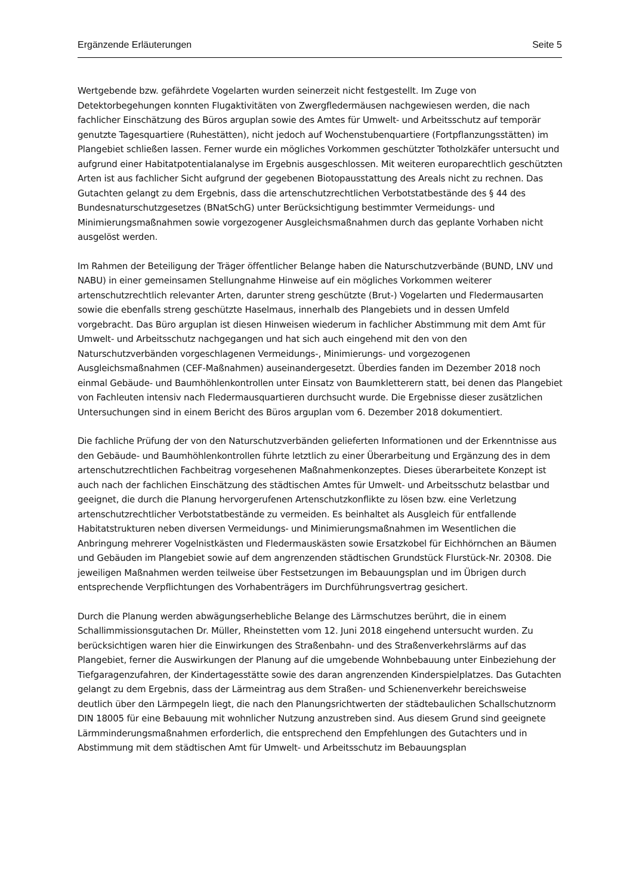Ergänzende Erläuterungen Seite 5
Wertgebende bzw. gefährdete Vogelarten wurden seinerzeit nicht festgestellt. Im Zuge von Detektorbegehungen konnten Flugaktivitäten von Zwergfledermäusen nachgewiesen werden, die nach fachlicher Einschätzung des Büros arguplan sowie des Amtes für Umwelt- und Arbeitsschutz auf temporär genutzte Tagesquartiere (Ruhestätten), nicht jedoch auf Wochenstubenquartiere (Fortpflanzungsstätten) im Plangebiet schließen lassen. Ferner wurde ein mögliches Vorkommen geschützter Totholzkäfer untersucht und aufgrund einer Habitatpotentialanalyse im Ergebnis ausgeschlossen. Mit weiteren europarechtlich geschützten Arten ist aus fachlicher Sicht aufgrund der gegebenen Biotopausstattung des Areals nicht zu rechnen. Das Gutachten gelangt zu dem Ergebnis, dass die artenschutzrechtlichen Verbotstatbestände des § 44 des Bundesnaturschutzgesetzes (BNatSchG) unter Berücksichtigung bestimmter Vermeidungs- und Minimierungsmaßnahmen sowie vorgezogener Ausgleichsmaßnahmen durch das geplante Vorhaben nicht ausgelöst werden.
Im Rahmen der Beteiligung der Träger öffentlicher Belange haben die Naturschutzverbände (BUND, LNV und NABU) in einer gemeinsamen Stellungnahme Hinweise auf ein mögliches Vorkommen weiterer artenschutzrechtlich relevanter Arten, darunter streng geschützte (Brut-) Vogelarten und Fledermausarten sowie die ebenfalls streng geschützte Haselmaus, innerhalb des Plangebiets und in dessen Umfeld vorgebracht. Das Büro arguplan ist diesen Hinweisen wiederum in fachlicher Abstimmung mit dem Amt für Umwelt- und Arbeitsschutz nachgegangen und hat sich auch eingehend mit den von den Naturschutzverbänden vorgeschlagenen Vermeidungs-, Minimierungs- und vorgezogenen Ausgleichsmaßnahmen (CEF-Maßnahmen) auseinandergesetzt. Überdies fanden im Dezember 2018 noch einmal Gebäude- und Baumhöhlenkontrollen unter Einsatz von Baumkletterern statt, bei denen das Plangebiet von Fachleuten intensiv nach Fledermausquartieren durchsucht wurde. Die Ergebnisse dieser zusätzlichen Untersuchungen sind in einem Bericht des Büros arguplan vom 6. Dezember 2018 dokumentiert.
Die fachliche Prüfung der von den Naturschutzverbänden gelieferten Informationen und der Erkenntnisse aus den Gebäude- und Baumhöhlenkontrollen führte letztlich zu einer Überarbeitung und Ergänzung des in dem artenschutzrechtlichen Fachbeitrag vorgesehenen Maßnahmenkonzeptes. Dieses überarbeitete Konzept ist auch nach der fachlichen Einschätzung des städtischen Amtes für Umwelt- und Arbeitsschutz belastbar und geeignet, die durch die Planung hervorgerufenen Artenschutzkonflikte zu lösen bzw. eine Verletzung artenschutzrechtlicher Verbotstatbestände zu vermeiden. Es beinhaltet als Ausgleich für entfallende Habitatstrukturen neben diversen Vermeidungs- und Minimierungsmaßnahmen im Wesentlichen die Anbringung mehrerer Vogelnistkästen und Fledermauskästen sowie Ersatzkobel für Eichhörnchen an Bäumen und Gebäuden im Plangebiet sowie auf dem angrenzenden städtischen Grundstück Flurstück-Nr. 20308. Die jeweiligen Maßnahmen werden teilweise über Festsetzungen im Bebauungsplan und im Übrigen durch entsprechende Verpflichtungen des Vorhabenträgers im Durchführungsvertrag gesichert.
Durch die Planung werden abwägungserhebliche Belange des Lärmschutzes berührt, die in einem Schallimmissionsgutachen Dr. Müller, Rheinstetten vom 12. Juni 2018 eingehend untersucht wurden. Zu berücksichtigen waren hier die Einwirkungen des Straßenbahn- und des Straßenverkehrslärms auf das Plangebiet, ferner die Auswirkungen der Planung auf die umgebende Wohnbebauung unter Einbeziehung der Tiefgaragenzufahren, der Kindertagesstätte sowie des daran angrenzenden Kinderspielplatzes. Das Gutachten gelangt zu dem Ergebnis, dass der Lärmeintrag aus dem Straßen- und Schienenverkehr bereichsweise deutlich über den Lärmpegeln liegt, die nach den Planungsrichtwerten der städtebaulichen Schallschutznorm DIN 18005 für eine Bebauung mit wohnlicher Nutzung anzustreben sind. Aus diesem Grund sind geeignete Lärmminderungsmaßnahmen erforderlich, die entsprechend den Empfehlungen des Gutachters und in Abstimmung mit dem städtischen Amt für Umwelt- und Arbeitsschutz im Bebauungsplan